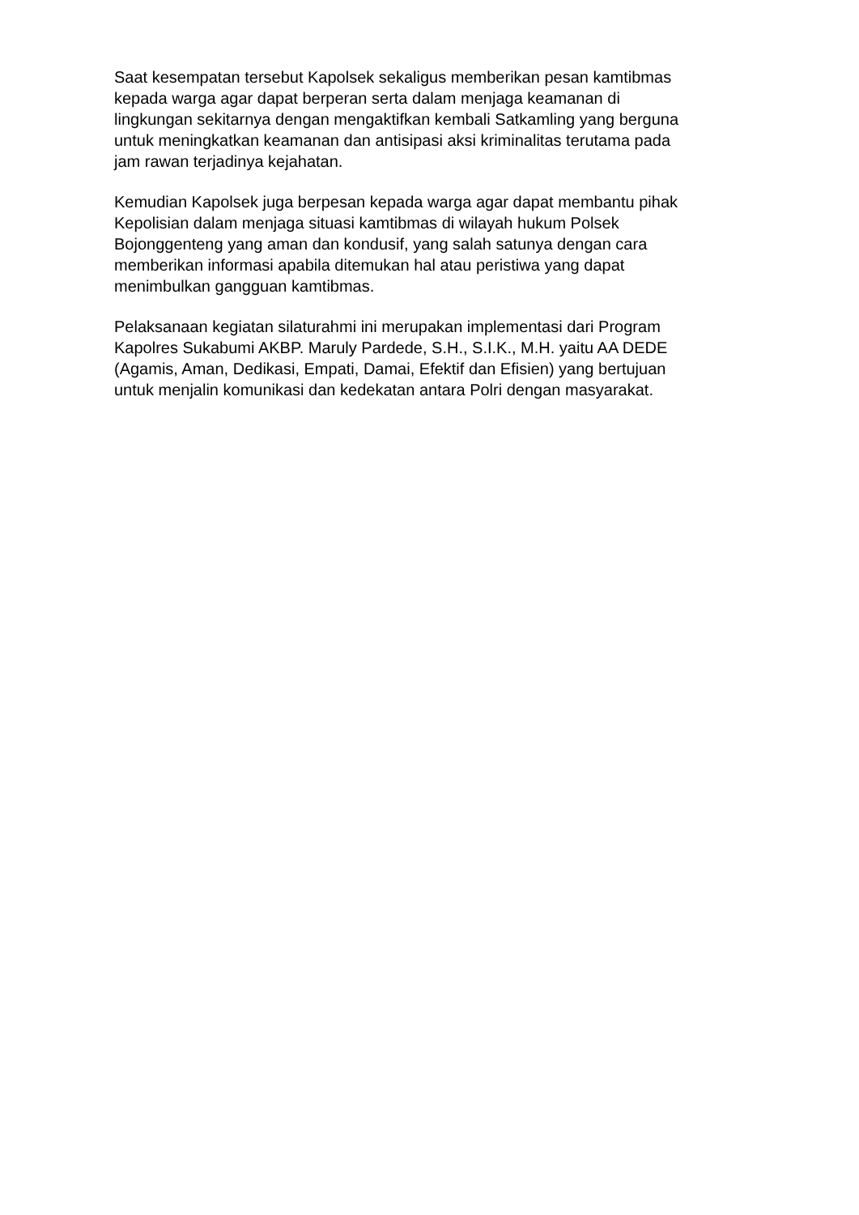Saat kesempatan tersebut Kapolsek sekaligus memberikan pesan kamtibmas
kepada warga agar dapat berperan serta dalam menjaga keamanan di
lingkungan sekitarnya dengan mengaktifkan kembali Satkamling yang berguna
untuk meningkatkan keamanan dan antisipasi aksi kriminalitas terutama pada
jam rawan terjadinya kejahatan.
Kemudian Kapolsek juga berpesan kepada warga agar dapat membantu pihak
Kepolisian dalam menjaga situasi kamtibmas di wilayah hukum Polsek
Bojonggenteng yang aman dan kondusif, yang salah satunya dengan cara
memberikan informasi apabila ditemukan hal atau peristiwa yang dapat
menimbulkan gangguan kamtibmas.
Pelaksanaan kegiatan silaturahmi ini merupakan implementasi dari Program
Kapolres Sukabumi AKBP. Maruly Pardede, S.H., S.I.K., M.H. yaitu AA DEDE
(Agamis, Aman, Dedikasi, Empati, Damai, Efektif dan Efisien) yang bertujuan
untuk menjalin komunikasi dan kedekatan antara Polri dengan masyarakat.